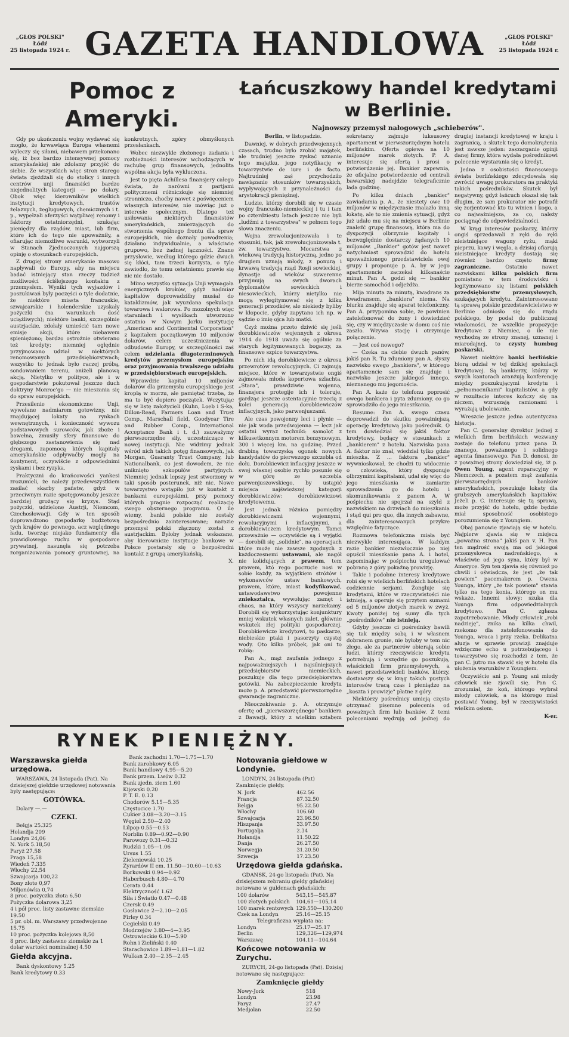„GŁOS POLSKI"
Łódź
25 listopada 1924 r.
GAZETA HANDLOWA
„GŁOS POLSKI"
Łódź
25 listopada 1924 r.
Pomoc z Ameryki.
Gdy po ukończeniu wojny wydawać się mogło, że krwawiąca Europa własnemi wyleczy się siłami, niebawem przekonano się, iż bez bardzo intensywnej pomocy amerykańskiej nie zdołamy przyjść do siebie. Ze wszystkich więc stron starego świata zjeżdżali się do stolicy i innych centrów unji finansiści bardzo niejednolitych kategorji — po dolary. Obok więc kierowników wielkich instytucji kredytowych, trustów żelaznych, żeglugowych, chemicznych i t. p., wypełzali aferzyści wątpliwej renomy i faktorzy ostatniorzędni, szukając pieniędzy dla rządów, miast, lub firm, które ich do tego nie upoważniły, a ofiarując niemożliwe warunki, wytworzyli w Stanach Zjednoczonych najgorszą opinję o stosunkach europejskich.
Z drugiej strony amerykanie masowo napływali do Europy, aby na miejscu badać istniejący stan rzeczy tudzież możliwości ściślejszego kontaktu z przemysłem. Wyniki tych wyjazdów i poszukiwań były poczęści o tyle dodatnie, że niektóre miasta francuskie, szwajcarskie i holenderskie uzyskały pożyczki (na warunkach dość uciążliwych); niektóre banki, szczególnie austrjackie, zdołały umieścić tam nowe emisje akcji, które niebawem spieniężono; bardzo ostrożnie otwierano też kredyty; niemniej ogłędnie przyjmowano udział w niektórych renomowanych przedsiębiorstwach; wszystko to jednak było raczej próbą, sondowaniem terenu, aniżeli planową akcją. Nietylko w polityce, ale i w gospodarstwie pokutował jeszcze duch doktryny Monroe'go — nie mieszania się do spraw europejskich.
Przesilenie ekonomiczne Unji, wywołane nadmiarem gotowizny, nie znajdującej lokaty na rynkach wewnętrznych, i konieczność wywozu podstawowych surowców, jak zboże i bawełna, zmusiły sfery finansowe do głębszego zastanowienia się nad drogami, zapomocą których kapitały amerykańskie odpływaćby mogły na kontynent, oczywiście z odpowiednimi zyskami i bez ryzyka.
Praktyczni do krańcowości yankesi zrozumieli, że należy przedewszystkiem zasilać skarby państw, gdyż w przeciwnym razie spotęgowanoby jeszcze bardziej grożący się kryzys. Stąd pożyczki, udzielone Austrji, Niemcom, Czechosłowacji. Gdy w ten sposób doprowadzono gospodarkę budżetową tych krajów do pewnego, acz względnego ładu, tworząc niejako fundamenty dla prawidłowego ruchu w gospodarce prywatnej, nasunęła się potrzeba zorganizowania pomocy gruntownej, na konkretnych, zgóry obmyślonych przesłankach.
Wobec niezwykle złożonego zadania i rozbieżności interesów wchodzących w rachubę grup finansowych, jednolita wspólna akcja była wykluczona.
Jest to pięta Achillesa finansjery całego świata, że narówni z partjami politycznemi różniczkuje się niemniej stronniczo, choćby nawet z poświęceniem własnych interesów, nie mówiąc już o interesie społecznym. Dlatego też usiłowania niektórych finansistów amerykańskich, zmierzających do stworzenia wspólnego frontu dla spraw europejskich, nie doznały powodzenia; działano indywidualnie, a właściwie grupowo, bez żadnej łączności. Znane przysłowie, według którego gdzie dwuch się kłóci, tam trzeci korzysta, o tyle zawiodło, że temu ostatniemu prawie się nic nie dostało.
Mimo wszystko sytuacja Unji wymagała energicznych kroków, gdyż nadmiar kapitałów doprowadziłby musiał do kataklizmów, jak wyuzdana spekulacja towarowa i walorowa. Po mozolnych więc staraniach i wysiłkach utworzono ostatnio w Nowym Jorku instytucję „American and Continental Corporation" z kapitałem początkowym 10 miljonów dolarów, celem uczestniczenia w odbudowie Europy, w szczególności zaś celem udzielania długoterminowych kredytów przemysłom europejskim oraz przyjmowania trwalszego udziału w przedsiębiorstwach europejskich.
Wprawdzie kapitał 10 miljonów dolarów dla przemysłu europejskiego jest kroplą w morzu, ale pamiętać trzeba, że ma to być dopiero początek. Wczytując się w listę założycieli (Kuhn, Loeb i S-ka, Dillon-Read, Farmers Loan and Trust Comp., Marschall field, Goodyear Tire and Rubber Comp., International Acceptance Bank i t. d.) zauważymy pierwszorzędne siły, uczestniczące w nowej instytucji. Nie widzimy jednak wśród nich takich potęg finansowych, jak Morgan, Guaranty Trust Company, lub Nationalbank, co jest dowodem, że nie uniknięto szkopułów partyjnych. Niemniej jednak lepszy jest stworzony w taki sposób posterunek, niż nic. Nowe towarzystwo wstąpiło już w kontakt z bankami europejskimi, przy pomocy których pragnie rozpocząć realizację swego obszernego programu. O ile wiemy, banki polskie nie zostały bezpośrednio zainteresowane; narazie przemysł polski złączony został z austrjackim. Byłoby jednak wskazane, aby kierownicze instytucje bankowe w Polsce postarały się o bezpośredni kontakt z grupą amerykańską.
X.
Łańcuszkowy handel kredytami w Berlinie.
Najnowszy przemysł nałogowych „schieberów".
Berlin, w listopadzie.
Dawniej, w dobrych przedwojennych czasach, trudno było zrobić majątek, ale trudniej jeszcze zyskać uznanie tego majątku, jego notyfikację w towarzystwie de iure i de facto. Najtrudniej zaś przychodziło nawiązanie stosunków towarzyskich, wypływających z przynależności do arystokracji pieniężnej.
Ludzie, którzy dorobili się w czasie wojny francusko-niemieckiej i tu i tam po czterdziestu latach jeszcze nie byli „ludźmi z towarzystwa" w pełnem tego słowa znaczeniu.
Wojna zrewolucjonizowała i te stosunki, tak, jak zrewolucjonizowała t. zw. towarzystwo. Mocarstwa z wiekową tradycją historyczną, jedno po drugiem uznają młody, z ponurą i krwawą tradycją rząd Rosji sowieckiej, dynastje od wieków suwerenne przyjmują na swych dworach dyplomatów sowieckich i niesowieckich, którzy nietylko nie mogą wylegitymować się z kilku generacji przodków, ale niekiedy byliby w kłopocie, gdyby zapytano ich np. w sądzie o imię ojca lub matki.
Czyż można przeto dziwić się jeśli dorobkiewiczów wojennych z okresu 1914 do 1918 uważa się ogólnie za starych legitymowanych bogaczy, za finansowe szpice towarzystwa.
Po nich idą dorobkiewicze z okresu przewrotów rewolucyjnych. Ci zajmują miejsce, które w towarzystwie ongiś zajmowała młoda kopertowa szlachta. „Stara", prawdziwie wojenna, finansjera protegije ich i toleruje, gardząc jeszcze ostentacyjnie trzecią z kolei generacją dorobkiewiczów inflacyjnych, jako parwenjuszami.
Ale czas powojenny leci i płynie — nie jak woda przedwojenna — lecz jak ostatni wyraz techniki: samolot z kilkusetkonnym motorem benzynowym, 300 i więcej km. na godzinę. Przed drabiną towarzyską ogonek nowych kandydatów do pierwszego szczebla od dołu. Dorobkiewicz inflacyjny jeszcze w swej własnej osobie rychło posunie się w górę ze szczebla parwenjuszowskiego, by ustąpić miejsca najświeższej kategorji dorobkiewiczów: dorobkiewiczowi kredytowemu.
Jest jednak różnica pomiędzy dorobkiewiczami wojennymi, rewolucyjnymi i inflacyjnymi, a dorobkiewiczem kredytowym. Tamci przeważnie — oczywiście są i wyjątki — dorobili się „solidnie", na operacjach które może nie zawsze zgodnych z każdoczesnemi ustawami, ale nagół nie kolidujących z prawem, tem prawem, któ rego poczucie nosi w sobie każdy, za wyjątkiem stróżów i wykonawców ustaw bankowych, prawem, które, miast kodyfikować, ustawodawstwo powojenne zniekształca, wywołując zamęt i chaos, na który wszyscy narzekamy. Dorobili się wykorzystując konjunktury mniej wskutek własnych zalet, głównie wskutek złej polityki gospodarczej. Dorobkiewicze kredytowi, to paskarze, niebieskie ptaki i pasorzyty czystej wody. Oto kilka próbek, jak oni to robią:
Pan A., mąż zaufania jednego z najpoważniejszych i najsilniejszych przedsiębiorstw niemieckich, poszukuje dla tego przedsiębiorstwa gotówki. Na zabezpieczenie kredytu może p. A. przedstawić pierwszorzędne gwarancje zagraniczne.
Nieoczekiwanie p. A. otrzymuje ofertę od „pierwszorzędnego" bankiera z Bawarji, który z wielkim sztabem sekretarzy zajmuje luksusowy apartament w pierwszorzędnym hotelu berlińskim. Oferta opiewa na 10 miljonów marek złotych. P. A. interesuje się ofertą i prosi o potwierdzenie jej. Bankier zapewnia, że oficjalne potwierdzenie od centrali bawarskiej nadejdzie telegraficznie lada godzinę.
Po kilku dniach „bankier" zawiadamia p. A., że niestety owe 10 miljonów w międzyczasie znalazło inną lokatę, ale to nie zmienia sytuacji, gdyż już udało mu się na miejscu w Berlinie znaleźć grupę finansową, która ma do dyspozycji olbrzymie kapitały i bezwzględnie dostarczy żądanych 10 miljonów. „Bankier" gotów jest nawet natychmiast sprowadzić do hotelu upoważnionego przedstawiciela owej grupy i proponuje p. A. by w jego apartamencie zaczekał kilkanaście minut. Pan A. godzi się — bankier bierze samochód i odjeżdża.
Mija minuta za minutą, kwadrans za kwadransem, „bankiera" niema. Na biurku znajduje się aparat telefoniczny. Pan A. przypomina sobie, że powinien zatelefonować do żony i dowiedzieć się, czy w międzyczasie w domu coś nie zaszło. Wzywa stację i otrzymuje połączenie.
— Jest coś nowego?
— Czeka na ciebie dwuch panów, jakiś pan R. Tu zdumiony pan A. słyszy nazwisko swego „bankiera", w którego apartamencie sam się znajduje i nazwisko jeszcze jakiegoś innego, nieznanego mu jegomościa.
Pan A. każe do telefonu poprosić owego bankiera i pyta zdumiony, co go sprowadziło do jego mieszkania.
Resume: Pan A. swego czasu doprowadził do skutku poważniejszą operację kredytową jako pośrednik. O tem dowiedział się jakiś faktor kredytowy, będący w stosunkach z „bankierem" z hotelu. Nazwiska pana A. faktor nie znał, wiedział tylko gdzie mieszka. Z ... faktora „bankier" wywnioskował, że chodzi tu widocznie o człowieka, który dysponuje olbrzymimi kapitałami, udał się więc do jego mieszkania w zamiarze sprowadzenia go do hotelu i skomunikowania z panem A. W pośpiechu nie spojrzał na szyld z nazwiskiem na drzwiach do mieszkania i stąd qui pro quo, dla innych zabawne, dla zainteresowanych przykre względnie fatyczące.
Rozmowa telefoniczna miała być niezwykle interesująca. W każdym razie bankier niezwłocznie po niej opuścił mieszkanie pana A. i hotel, zapominając w pośpiechu uregulować pobraną z góry pokaźną prowizję.
Takie i podobne interesy kredytowe robi się w wielkich berlińskich hotelach codziennie serjami. Żongluje się kredytami, które w rzeczywistości nie istnieją, a operuje się przytem sumami od 5 miljonów złotych marek w zwyż. Kwoty poniżej tej sumy dla tych „pośredników" nie istnieją.
Gdyby jeszcze ci pośrednicy bawili się tak między sobą i w własnem dobranem gronie, nie byłoby w tem nic złego, ale za partnerów obierają sobie ludzi, którzy rzeczywiście kredytu potrzebują i wszędzie go poszukują, właścicieli firm przemysłowych, a nawet przedstawicieli banków, którzy, dostawszy się w krąg takich pustych interesów tracą czas i pieniądze na „koszta i prowizje" płatne z góry.
Niektórzy pośrednicy umieją często otrzymać pisemne polecenia od poważnych firm lub banków. Z temi poleceniami wędrują od jednej do drugiej instancji kredytowej w kraju i zagranicą, a skutek tego domokrążenia jest zawsze jeden: zaszarganie opinji danej firmy, która wydała pośrednikowi polecenie wystarania się o kredyt.
Jedna z osobistości finansowego świata berlińskiego zdecydowała się zwrócić uwagę prokuratora na praktyki takich pośredników. Skutek był negatywny, gdyż łańcuch okazał się tak długim, że sam prokurator nie potrafił się zorjentować kto tu winien i kogo, a co najważniejsza, za co, należy pociągnąć do odpowiedzialności.
W krąg interesów paskarzy, którzy ongiś sprzedawali z ręki do ręki nieistniejące wagony ryżu, mąki pieprzu, kawy i węgla, a dzisiaj ofiarują nieistniejące kredyty dostają się również bardzo często firmy zagraniczne. Ostatnio nawet nazwiskami kilku polskich firm pomiatano w tem środowisku i legitymowano się listami polskich przedsiębiorstw przemysłowych, szukających kredytu. Zainteresowane tą sprawą polskie przedstawicielstwo w Berlinie odniosło się do rządu polskiego, by podał do publicznej wiadomości, że wszelkie propozycje kredytowe z Niemiec, o ile nie wychodzą ze strony znanej, uznanej i miarodajnej, to czysty humbug paskarski.
Nawet niektóre banki berlińskie biorą udział w tej dzikiej spekulacji kredytowej. Są bankierzy, którzy w swych kantorach aranżują konferencję między poszukującymi kredytu i „pełnomocnikami" kapitalistów, a gdy w rezultacie interes kończy się na niczem, wzruszają ramionami i wyrażają ubolewanie.
Wreszcie jeszcze jedna autentyczna historja.
Pan C. generalny dyrektor jednej z wielkich firm berlińskich wezwany zostaje do telefonu przez pana D. znanego, poważanego i solidnego agenta finansowego. Pan D. donosi, że z poważnej strony dowiedział się, iż p. Owen Young, agent reparacyjny w Niemczech, a pozatem mąż zaufania pierwszorzędnych banków amerykańskich, poszukuje lokaty dla grubszych amerykańskich kapitałów. Jeżeli p. C. interesuje się tą sprawą, może przyjść do hotelu, gdzie będzie miał sposobność osobistego porozumienia się z Youngiem.
Obaj panowie zjawiają się w hotelu. Najpierw zjawia się w miejscu „poważna strona" jakiś pan v. H. Pan ten mądrość swoją ma od jakiegoś przemysłowca nadreńskiego, a właściwie od jego syna, który był w Ameryce. Syn ten zjawia się również po chwili i oświadcza, że jest „że tak powiem" pacemakerem p. Owena Younga, który „że tak powiem" stawia tylko na tego konia, którego on mu wskaże. Innemi słowy: szuka dla Younga firm odpowiedzialnych kredytowo. Pan C. zgłasza zapotrzebowanie. Młody człowiek „robi nadzieję", znika na kilka chwil, rzekomo dla zatelefonowania do Younga, wraca i przy rzeka. Delikatna aluzja w sprawie prowizji znajduje wdzięczne echo u potrzebującego i towarzystwo się rozchodzi z tem, że pan C. jutro ma stawić się w hotelu dla ułożenia warunków z Youngiem.
Oczywiście ani p. Young ani młody człowiek nie zjawili się. Pan C. zrozumiał, że koń, którego wybrał młody człowiek, a na którego miał postawić Young, był w rzeczywistości wielkim osłem.
K-er.
RYNEK PIENIĘŻNY.
Warszawska giełda urzędowa.
WARSZAWA, 24 listopada (Pat). Na dzisiejszej giełdzie urzędowej notowania były następujące:
GOTÓWKA.
Dolary —.—
CZEKI.
Belgja 25.325
Holandja 209
Londyn 24,06
N. York 5.18,50
Paryż 27,58
Praga 15,58
Wiedeń 7.335
Włochy 22,54
Szwajcarja 100,22
Bony złote 0,97
Miljonówka 0,74
8 proc. pożyczka złota 6,50
Pożyczka dolarowa 3,25
4 i pół proc. listy zastawne ziemskie 19.50
5 pr. obl. m. Warszawy przedwojenne 15.75
10 proc. pożyczka kolejowa 8,50
8 proc. listy zastawne ziemskie za 1 dolar wartości nominalnej 4.50
Giełda akcyjna.
Bank dyskontowy 5.25
Bank kredytowy 0.33
Bank zachodni 1.70—1.75—1.70
Bank zarobkowy 6.05
Bank handlowy 4.95—5.20
Bank przem. Lwów 0.32
Bank zjedn. ziem 1.60
Kijewski 0.20
P. T. E. 0.13
Chodorów 5.15—5.35
Częstocice 1.70
Cukier 3.08—3.20—3.15
Węgiel 2.50—2.40
Lilpop 0.55—0.53
Norblin 0.89—0.92—0.90
Parowozy 0.31—0.32
Rudzki 1.05—1.06
Ursus 1.55
Zieleniewski 10.25
Żyrardów II em. 11.50—10.60—10.63
Borkowski 0.94—0.92
Haberbusch 4.80—4.70
Cerata 0.44
Elektryczność 1.62
Siła i Światło 0.47—0.48
Czersk 0.49
Gosławice 2—2.10—2.05
Firley 0.34
Cegielski 0.49
Modrzejów 3.80—4—3.95
Ostrowieckie 6.10—5.90
Rohn i Zieliński 0.40
Starachowice 1.89—1.81—1.82
Wulkan 2.40—2.35—2.45
Notowania giełdowe w Londynie.
LONDYN, 24 listopada (Pat) Zamknięcie giełdy.
| N. Jork | 462.56 |
| Francja | 87.32.50 |
| Belgja | 95.22.50 |
| Włochy | 106.60 |
| Szwajcarja | 23.96.50 |
| Hiszpanja | 33.97.50 |
| Portugalja | 2.34 |
| Holandja | 11.50.22 |
| Danja | 26.27.50 |
| Norwegja | 31.20.50 |
| Szwecja | 17.23.50 |
Urzędowa giełda gdańska.
GDANSK, 24-go listopada (Pat). Na dzisiejszem zebraniu giełdy gdańskiej notowano w guldenach gdańskich:
| 100 dolarów | 543,15—545,87 |
| 100 złotych polskich | 104,61—105,14 |
| 100 marek rentowych | 129.550—130.200 |
| Czek na Londyn | 25.16—25.15 |
| Telegraficzna wypłata na: | |
| Londyn | 25.17—25.17 |
| Berlin | 129,326—129,974 |
| Warszawę | 104.11—104,64 |
Końcowe notowania w Zurychu.
ZURYCH, 24-go listopada (Pat). Dzisiaj notowano się następujące:
Zamknięcie giełdy
| Nowy-Jork | 518 |
| Londyn | 23.98 |
| Paryż | 27.47 |
| Medjolan | 22.50 |